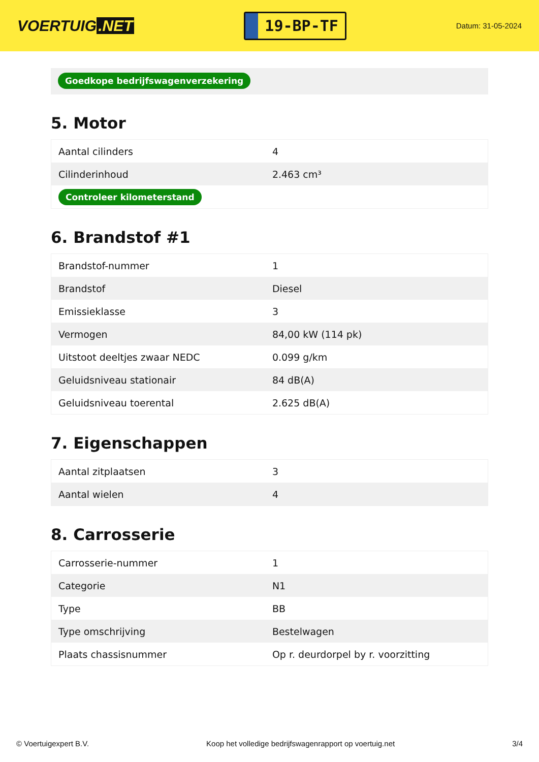VOERTUIG.NET
19-BP-TF
Datum: 31-05-2024
Goedkope bedrijfswagenverzekering
5. Motor
| Aantal cilinders | 4 |
| Cilinderinhoud | 2.463 cm³ |
| Controleer kilometerstand | |
6. Brandstof #1
| Brandstof-nummer | 1 |
| Brandstof | Diesel |
| Emissieklasse | 3 |
| Vermogen | 84,00 kW (114 pk) |
| Uitstoot deeltjes zwaar NEDC | 0.099 g/km |
| Geluidsniveau stationair | 84 dB(A) |
| Geluidsniveau toerental | 2.625 dB(A) |
7. Eigenschappen
| Aantal zitplaatsen | 3 |
| Aantal wielen | 4 |
8. Carrosserie
| Carrosserie-nummer | 1 |
| Categorie | N1 |
| Type | BB |
| Type omschrijving | Bestelwagen |
| Plaats chassisnummer | Op r. deurdorpel by r. voorzitting |
© Voertuigexpert B.V. Koop het volledige bedrijfswagenrapport op voertuig.net 3/4